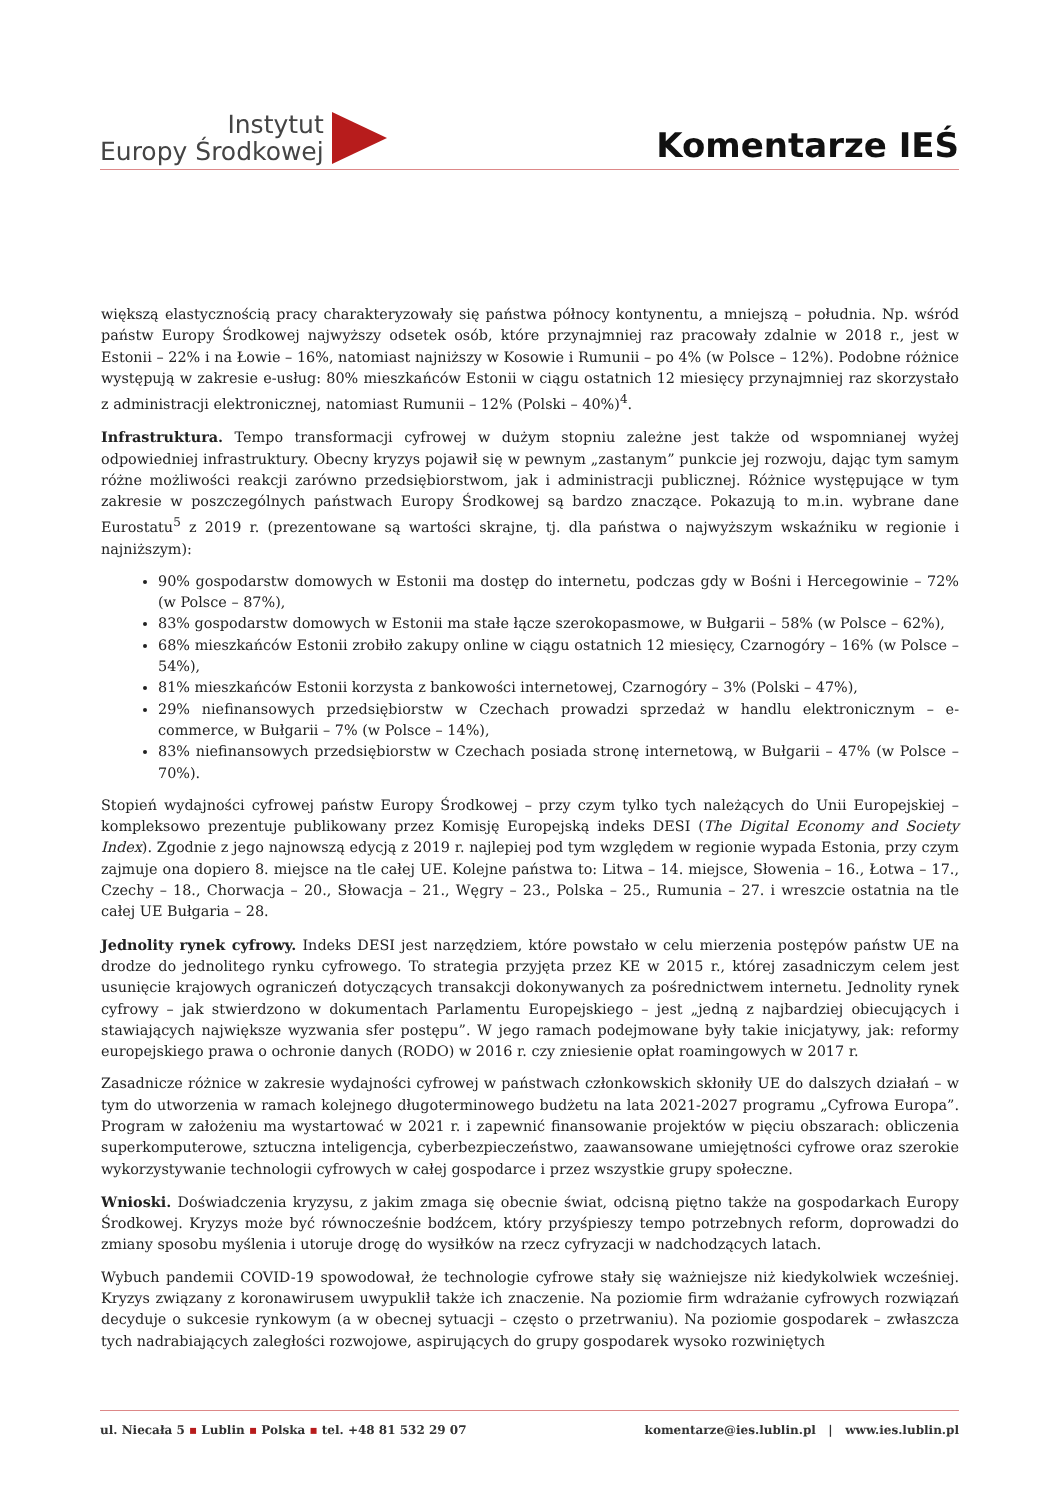Instytut
Europy Środkowej
Komentarze IEŚ
większą elastycznością pracy charakteryzowały się państwa północy kontynentu, a mniejszą – południa. Np. wśród państw Europy Środkowej najwyższy odsetek osób, które przynajmniej raz pracowały zdalnie w 2018 r., jest w Estonii – 22% i na Łowie – 16%, natomiast najniższy w Kosowie i Rumunii – po 4% (w Polsce – 12%). Podobne różnice występują w zakresie e-usług: 80% mieszkańców Estonii w ciągu ostatnich 12 miesięcy przynajmniej raz skorzystało z administracji elektronicznej, natomiast Rumunii – 12% (Polski – 40%)<sup>4</sup>.
Infrastruktura. Tempo transformacji cyfrowej w dużym stopniu zależne jest także od wspomnianej wyżej odpowiedniej infrastruktury. Obecny kryzys pojawił się w pewnym „zastanym” punkcie jej rozwoju, dając tym samym różne możliwości reakcji zarówno przedsiębiorstwom, jak i administracji publicznej. Różnice występujące w tym zakresie w poszczególnych państwach Europy Środkowej są bardzo znaczące. Pokazują to m.in. wybrane dane Eurostatu<sup>5</sup> z 2019 r. (prezentowane są wartości skrajne, tj. dla państwa o najwyższym wskaźniku w regionie i najniższym):
90% gospodarstw domowych w Estonii ma dostęp do internetu, podczas gdy w Bośni i Hercegowinie – 72% (w Polsce – 87%),
83% gospodarstw domowych w Estonii ma stałe łącze szerokopasmowe, w Bułgarii – 58% (w Polsce – 62%),
68% mieszkańców Estonii zrobiło zakupy online w ciągu ostatnich 12 miesięcy, Czarnogóry – 16% (w Polsce – 54%),
81% mieszkańców Estonii korzysta z bankowości internetowej, Czarnogóry – 3% (Polski – 47%),
29% niefinansowych przedsiębiorstw w Czechach prowadzi sprzedaż w handlu elektronicznym – e-commerce, w Bułgarii – 7% (w Polsce – 14%),
83% niefinansowych przedsiębiorstw w Czechach posiada stronę internetową, w Bułgarii – 47% (w Polsce – 70%).
Stopień wydajności cyfrowej państw Europy Środkowej – przy czym tylko tych należących do Unii Europejskiej – kompleksowo prezentuje publikowany przez Komisję Europejską indeks DESI (The Digital Economy and Society Index). Zgodnie z jego najnowszą edycją z 2019 r. najlepiej pod tym względem w regionie wypada Estonia, przy czym zajmuje ona dopiero 8. miejsce na tle całej UE. Kolejne państwa to: Litwa – 14. miejsce, Słowenia – 16., Łotwa – 17., Czechy – 18., Chorwacja – 20., Słowacja – 21., Węgry – 23., Polska – 25., Rumunia – 27. i wreszcie ostatnia na tle całej UE Bułgaria – 28.
Jednolity rynek cyfrowy. Indeks DESI jest narzędziem, które powstało w celu mierzenia postępów państw UE na drodze do jednolitego rynku cyfrowego. To strategia przyjęta przez KE w 2015 r., której zasadniczym celem jest usunięcie krajowych ograniczeń dotyczących transakcji dokonywanych za pośrednictwem internetu. Jednolity rynek cyfrowy – jak stwierdzono w dokumentach Parlamentu Europejskiego – jest „jedną z najbardziej obiecujących i stawiających największe wyzwania sfer postępu”. W jego ramach podejmowane były takie inicjatywy, jak: reformy europejskiego prawa o ochronie danych (RODO) w 2016 r. czy zniesienie opłat roamingowych w 2017 r.
Zasadnicze różnice w zakresie wydajności cyfrowej w państwach członkowskich skłoniły UE do dalszych działań – w tym do utworzenia w ramach kolejnego długoterminowego budżetu na lata 2021-2027 programu „Cyfrowa Europa”. Program w założeniu ma wystartować w 2021 r. i zapewnić finansowanie projektów w pięciu obszarach: obliczenia superkomputerowe, sztuczna inteligencja, cyberbezpieczeństwo, zaawansowane umiejętności cyfrowe oraz szerokie wykorzystywanie technologii cyfrowych w całej gospodarce i przez wszystkie grupy społeczne.
Wnioski. Doświadczenia kryzysu, z jakim zmaga się obecnie świat, odcisną piętno także na gospodarkach Europy Środkowej. Kryzys może być równocześnie bodźcem, który przyśpieszy tempo potrzebnych reform, doprowadzi do zmiany sposobu myślenia i utoruje drogę do wysiłków na rzecz cyfryzacji w nadchodzących latach.
Wybuch pandemii COVID-19 spowodował, że technologie cyfrowe stały się ważniejsze niż kiedykolwiek wcześniej. Kryzys związany z koronawirusem uwypuklił także ich znaczenie. Na poziomie firm wdrażanie cyfrowych rozwiązań decyduje o sukcesie rynkowym (a w obecnej sytuacji – często o przetrwaniu). Na poziomie gospodarek – zwłaszcza tych nadrabiających zaległości rozwojowe, aspirujących do grupy gospodarek wysoko rozwiniętych
ul. Niecała 5 ▪ Lublin ▪ Polska ▪ tel. +48 81 532 29 07
komentarze@ies.lublin.pl | www.ies.lublin.pl